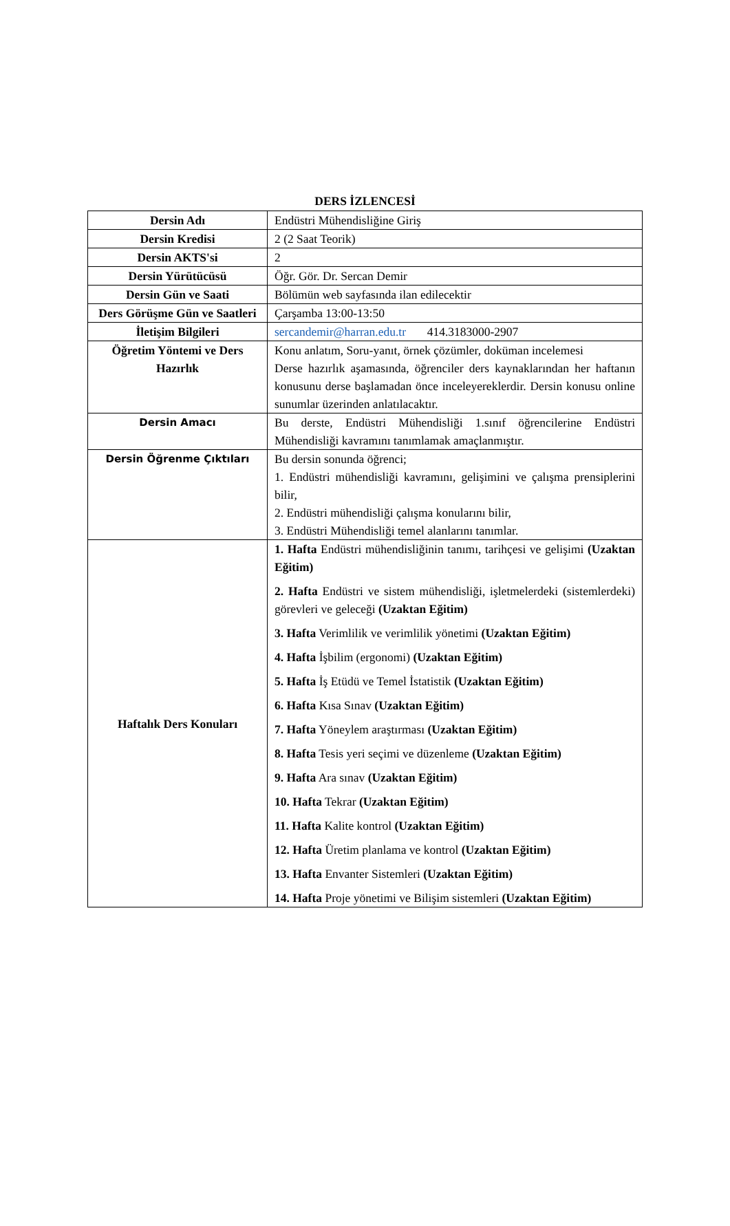DERS İZLENCESİ
| Dersin Adı | Endüstri Mühendisliğine Giriş |
| Dersin Kredisi | 2 (2 Saat Teorik) |
| Dersin AKTS'si | 2 |
| Dersin Yürütücüsü | Öğr. Gör. Dr. Sercan Demir |
| Dersin Gün ve Saati | Bölümün web sayfasında ilan edilecektir |
| Ders Görüşme Gün ve Saatleri | Çarşamba 13:00-13:50 |
| İletişim Bilgileri | sercandemir@harran.edu.tr 414.3183000-2907 |
| Öğretim Yöntemi ve Ders Hazırlık | Konu anlatım, Soru-yanıt, örnek çözümler, doküman incelemesi Derse hazırlık aşamasında, öğrenciler ders kaynaklarından her haftanın konusunu derse başlamadan önce inceleyereklerdir. Dersin konusu online sunumlar üzerinden anlatılacaktır. |
| Dersin Amacı | Bu derste, Endüstri Mühendisliği 1.sınıf öğrencilerine Endüstri Mühendisliği kavramını tanımlamak amaçlanmıştır. |
| Dersin Öğrenme Çıktıları | Bu dersin sonunda öğrenci; 1. Endüstri mühendisliği kavramını, gelişimini ve çalışma prensiplerini bilir, 2. Endüstri mühendisliği çalışma konularını bilir, 3. Endüstri Mühendisliği temel alanlarını tanımlar. |
| Haftalık Ders Konuları | 1. Hafta Endüstri mühendisliğinin tanımı, tarihçesi ve gelişimi (Uzaktan Eğitim) 2. Hafta Endüstri ve sistem mühendisliği, işletmelerdeki (sistemlerdeki) görevleri ve geleceği (Uzaktan Eğitim) 3. Hafta Verimlilik ve verimlilik yönetimi (Uzaktan Eğitim) 4. Hafta İşbilim (ergonomi) (Uzaktan Eğitim) 5. Hafta İş Etüdü ve Temel İstatistik (Uzaktan Eğitim) 6. Hafta Kısa Sınav (Uzaktan Eğitim) 7. Hafta Yöneylem araştırması (Uzaktan Eğitim) 8. Hafta Tesis yeri seçimi ve düzenleme (Uzaktan Eğitim) 9. Hafta Ara sınav (Uzaktan Eğitim) 10. Hafta Tekrar (Uzaktan Eğitim) 11. Hafta Kalite kontrol (Uzaktan Eğitim) 12. Hafta Üretim planlama ve kontrol (Uzaktan Eğitim) 13. Hafta Envanter Sistemleri (Uzaktan Eğitim) 14. Hafta Proje yönetimi ve Bilişim sistemleri (Uzaktan Eğitim) |